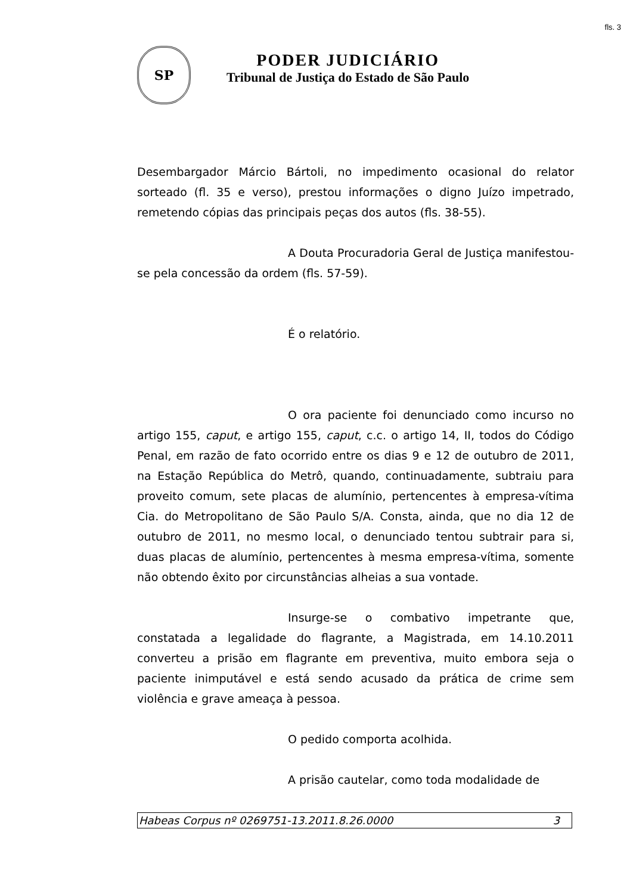fls. 3
SP
PODER JUDICIÁRIO
Tribunal de Justiça do Estado de São Paulo
Desembargador Márcio Bártoli, no impedimento ocasional do relator sorteado (fl. 35 e verso), prestou informações o digno Juízo impetrado, remetendo cópias das principais peças dos autos (fls. 38-55).
A Douta Procuradoria Geral de Justiça manifestou-se pela concessão da ordem (fls. 57-59).
É o relatório.
O ora paciente foi denunciado como incurso no artigo 155, caput, e artigo 155, caput, c.c. o artigo 14, II, todos do Código Penal, em razão de fato ocorrido entre os dias 9 e 12 de outubro de 2011, na Estação República do Metrô, quando, continuadamente, subtraiu para proveito comum, sete placas de alumínio, pertencentes à empresa-vítima Cia. do Metropolitano de São Paulo S/A. Consta, ainda, que no dia 12 de outubro de 2011, no mesmo local, o denunciado tentou subtrair para si, duas placas de alumínio, pertencentes à mesma empresa-vítima, somente não obtendo êxito por circunstâncias alheias a sua vontade.
Insurge-se o combativo impetrante que, constatada a legalidade do flagrante, a Magistrada, em 14.10.2011 converteu a prisão em flagrante em preventiva, muito embora seja o paciente inimputável e está sendo acusado da prática de crime sem violência e grave ameaça à pessoa.
O pedido comporta acolhida.
A prisão cautelar, como toda modalidade de
Habeas Corpus nº 0269751-13.2011.8.26.0000 3